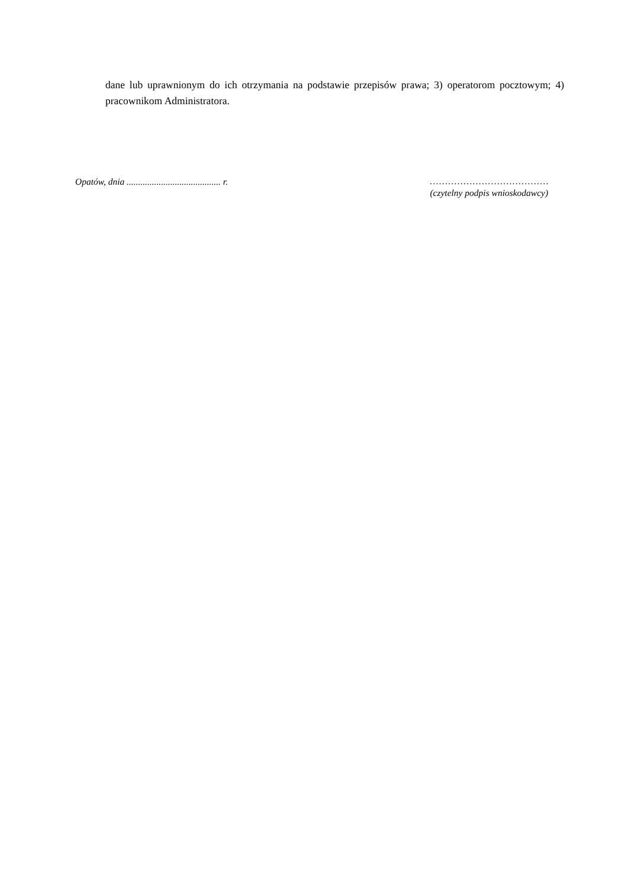dane lub uprawnionym do ich otrzymania na podstawie przepisów prawa; 3) operatorom pocztowym; 4) pracownikom Administratora.
Opatów, dnia ......................................... r.
…………………………………
(czytelny podpis wnioskodawcy)